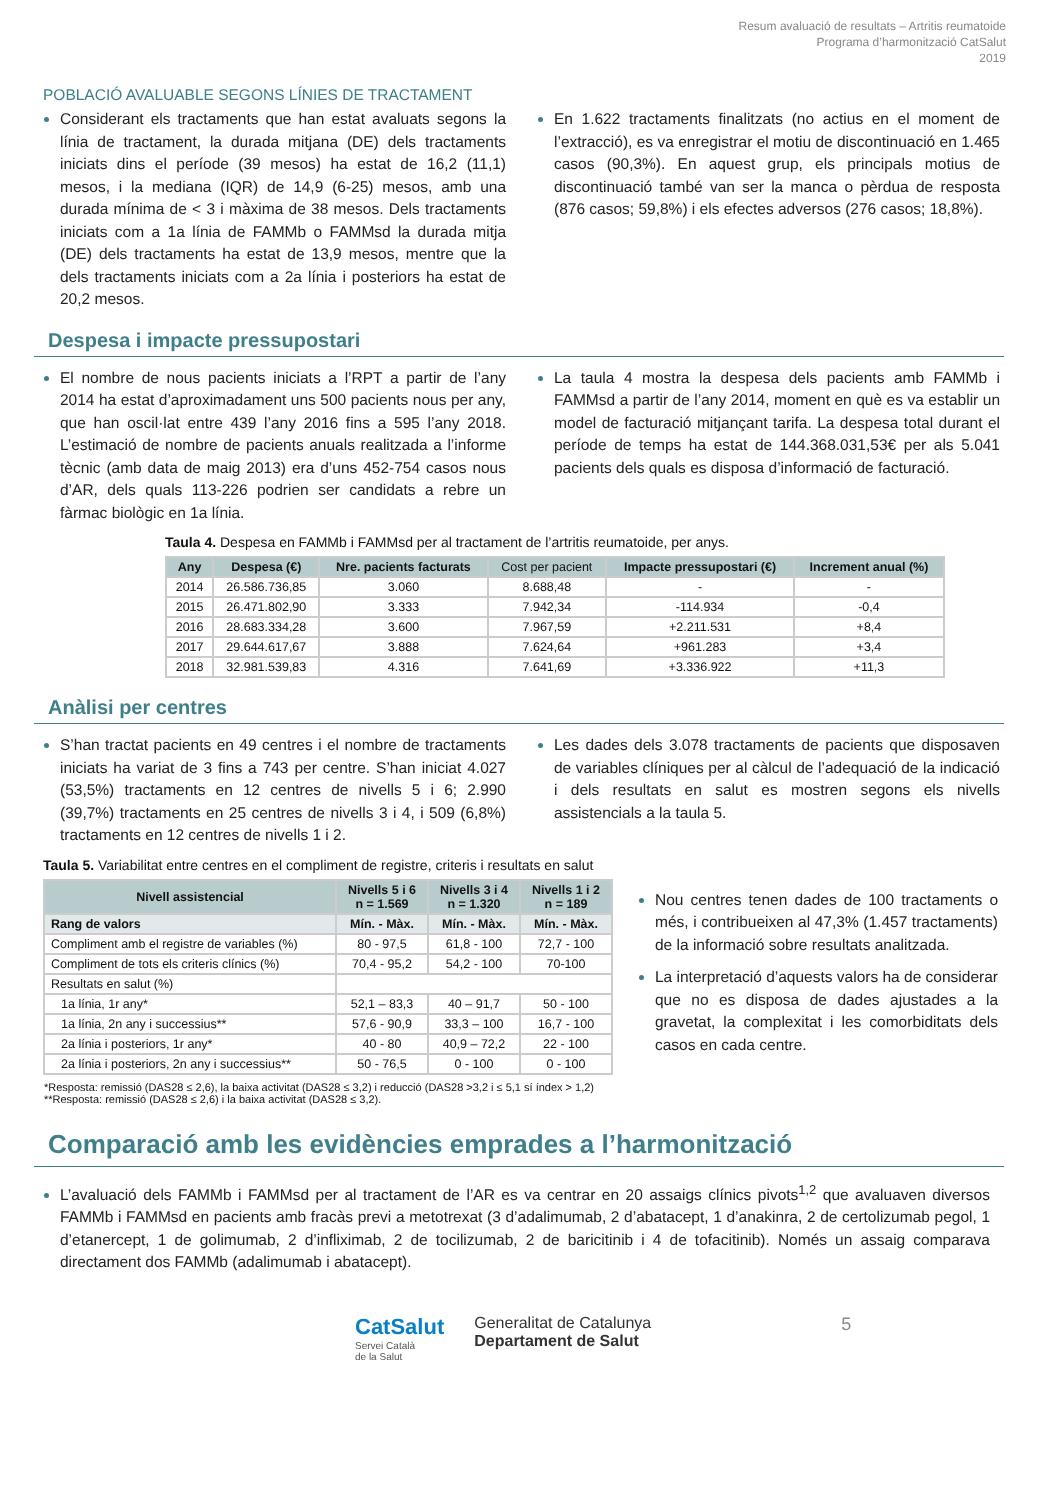Resum avaluació de resultats – Artritis reumatoide
Programa d’harmonització CatSalut
2019
POBLACIÓ AVALUABLE SEGONS LÍNIES DE TRACTAMENT
Considerant els tractaments que han estat avaluats segons la línia de tractament, la durada mitjana (DE) dels tractaments iniciats dins el període (39 mesos) ha estat de 16,2 (11,1) mesos, i la mediana (IQR) de 14,9 (6-25) mesos, amb una durada mínima de < 3 i màxima de 38 mesos. Dels tractaments iniciats com a 1a línia de FAMMb o FAMMsd la durada mitja (DE) dels tractaments ha estat de 13,9 mesos, mentre que la dels tractaments iniciats com a 2a línia i posteriors ha estat de 20,2 mesos.
En 1.622 tractaments finalitzats (no actius en el moment de l’extracció), es va enregistrar el motiu de discontinuació en 1.465 casos (90,3%). En aquest grup, els principals motius de discontinuació també van ser la manca o pèrdua de resposta (876 casos; 59,8%) i els efectes adversos (276 casos; 18,8%).
Despesa i impacte pressupostari
El nombre de nous pacients iniciats a l’RPT a partir de l’any 2014 ha estat d’aproximadament uns 500 pacients nous per any, que han oscil·lat entre 439 l’any 2016 fins a 595 l’any 2018. L’estimació de nombre de pacients anuals realitzada a l’informe tècnic (amb data de maig 2013) era d’uns 452-754 casos nous d’AR, dels quals 113-226 podrien ser candidats a rebre un fàrmac biològic en 1a línia.
La taula 4 mostra la despesa dels pacients amb FAMMb i FAMMsd a partir de l’any 2014, moment en què es va establir un model de facturació mitjançant tarifa. La despesa total durant el període de temps ha estat de 144.368.031,53€ per als 5.041 pacients dels quals es disposa d’informació de facturació.
Taula 4. Despesa en FAMMb i FAMMsd per al tractament de l’artritis reumatoide, per anys.
| Any | Despesa (€) | Nre. pacients facturats | Cost per pacient | Impacte pressupostari (€) | Increment anual (%) |
| --- | --- | --- | --- | --- | --- |
| 2014 | 26.586.736,85 | 3.060 | 8.688,48 | - | - |
| 2015 | 26.471.802,90 | 3.333 | 7.942,34 | -114.934 | -0,4 |
| 2016 | 28.683.334,28 | 3.600 | 7.967,59 | +2.211.531 | +8,4 |
| 2017 | 29.644.617,67 | 3.888 | 7.624,64 | +961.283 | +3,4 |
| 2018 | 32.981.539,83 | 4.316 | 7.641,69 | +3.336.922 | +11,3 |
Anàlisi per centres
S’han tractat pacients en 49 centres i el nombre de tractaments iniciats ha variat de 3 fins a 743 per centre. S’han iniciat 4.027 (53,5%) tractaments en 12 centres de nivells 5 i 6; 2.990 (39,7%) tractaments en 25 centres de nivells 3 i 4, i 509 (6,8%) tractaments en 12 centres de nivells 1 i 2.
Les dades dels 3.078 tractaments de pacients que disposaven de variables clíniques per al càlcul de l’adequació de la indicació i dels resultats en salut es mostren segons els nivells assistencials a la taula 5.
Taula 5. Variabilitat entre centres en el compliment de registre, criteris i resultats en salut
| Nivell assistencial | Nivells 5 i 6 n = 1.569 | Nivells 3 i 4 n = 1.320 | Nivells 1 i 2 n = 189 |
| --- | --- | --- | --- |
| Rang de valors | Mín. - Màx. | Mín. - Màx. | Mín. - Màx. |
| Compliment amb el registre de variables (%) | 80 - 97,5 | 61,8 - 100 | 72,7 - 100 |
| Compliment de tots els criteris clínics (%) | 70,4 - 95,2 | 54,2 - 100 | 70-100 |
| Resultats en salut (%) | | | |
| 1a línia, 1r any* | 52,1 – 83,3 | 40 – 91,7 | 50 - 100 |
| 1a línia, 2n any i successius** | 57,6 - 90,9 | 33,3 – 100 | 16,7 - 100 |
| 2a línia i posteriors, 1r any* | 40 - 80 | 40,9 – 72,2 | 22 - 100 |
| 2a línia i posteriors, 2n any i successius** | 50 - 76,5 | 0 - 100 | 0 - 100 |
Nou centres tenen dades de 100 tractaments o més, i contribueixen al 47,3% (1.457 tractaments) de la informació sobre resultats analitzada.
La interpretació d’aquests valors ha de considerar que no es disposa de dades ajustades a la gravetat, la complexitat i les comorbiditats dels casos en cada centre.
*Resposta: remissió (DAS28 ≤ 2,6), la baixa activitat (DAS28 ≤ 3,2) i reducció (DAS28 >3,2 i ≤ 5,1 sí índex > 1,2)
**Resposta: remissió (DAS28 ≤ 2,6) i la baixa activitat (DAS28 ≤ 3,2).
Comparació amb les evidències emprades a l’harmonització
L’avaluació dels FAMMb i FAMMsd per al tractament de l’AR es va centrar en 20 assaigs clínics pivots<sup>1,2</sup> que avaluaven diversos FAMMb i FAMMsd en pacients amb fracàs previ a metotrexat (3 d’adalimumab, 2 d’abatacept, 1 d’anakinra, 2 de certolizumab pegol, 1 d’etanercept, 1 de golimumab, 2 d’infliximab, 2 de tocilizumab, 2 de baricitinib i 4 de tofacitinib). Només un assaig comparava directament dos FAMMb (adalimumab i abatacept).
CatSalut
Servei Català
de la Salut
Generalitat de Catalunya
Departament de Salut
5